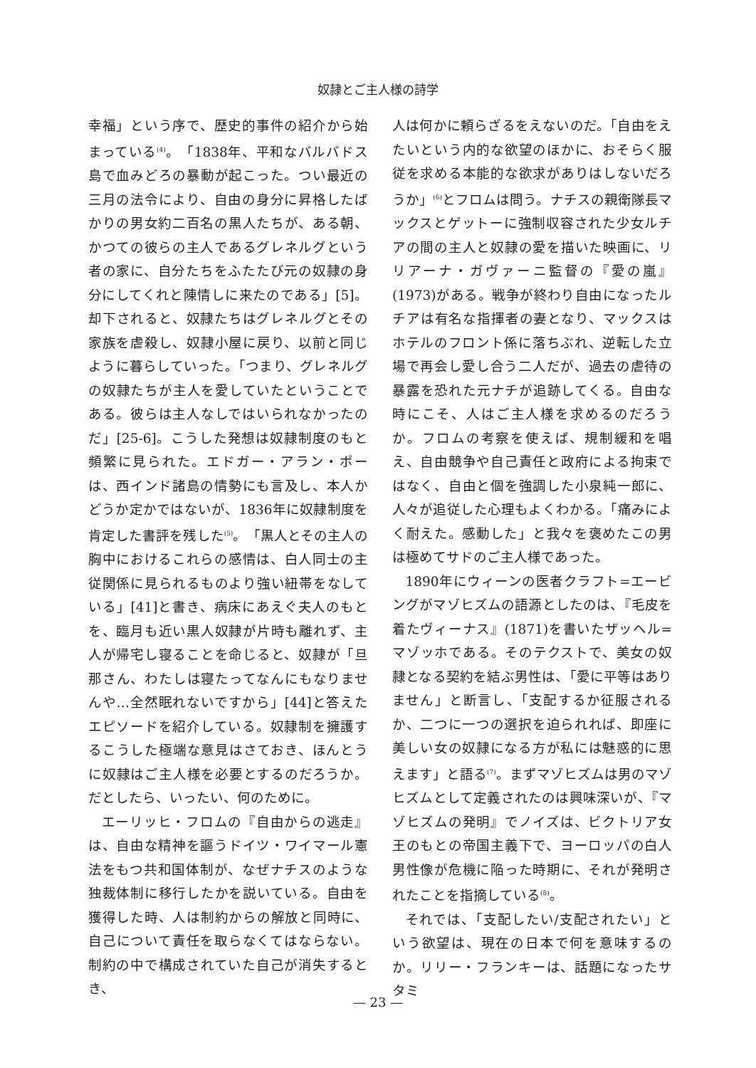奴隷とご主人様の詩学
幸福」という序で、歴史的事件の紹介から始まっている<sup>(4)</sup>。「1838年、平和なバルバドス島で血みどろの暴動が起こった。つい最近の三月の法令により、自由の身分に昇格したばかりの男女約二百名の黒人たちが、ある朝、かつての彼らの主人であるグレネルグという者の家に、自分たちをふたたび元の奴隷の身分にしてくれと陳情しに来たのである」[5]。却下されると、奴隷たちはグレネルグとその家族を虐殺し、奴隷小屋に戻り、以前と同じように暮らしていった。「つまり、グレネルグの奴隷たちが主人を愛していたということである。彼らは主人なしではいられなかったのだ」[25-6]。こうした発想は奴隷制度のもと頻繁に見られた。エドガー・アラン・ポーは、西インド諸島の情勢にも言及し、本人かどうか定かではないが、1836年に奴隷制度を肯定した書評を残した<sup>(5)</sup>。「黒人とその主人の胸中におけるこれらの感情は、白人同士の主従関係に見られるものより強い紐帯をなしている」[41]と書き、病床にあえぐ夫人のもとを、臨月も近い黒人奴隷が片時も離れず、主人が帰宅し寝ることを命じると、奴隷が「旦那さん、わたしは寝たってなんにもなりませんや…全然眠れないですから」[44]と答えたエピソードを紹介している。奴隷制を擁護するこうした極端な意見はさておき、ほんとうに奴隷はご主人様を必要とするのだろうか。だとしたら、いったい、何のために。
エーリッヒ・フロムの『自由からの逃走』は、自由な精神を謳うドイツ・ワイマール憲法をもつ共和国体制が、なぜナチスのような独裁体制に移行したかを説いている。自由を獲得した時、人は制約からの解放と同時に、自己について責任を取らなくてはならない。制約の中で構成されていた自己が消失するとき、
人は何かに頼らざるをえないのだ。「自由をえたいという内的な欲望のほかに、おそらく服従を求める本能的な欲求がありはしないだろうか」<sup>(6)</sup>とフロムは問う。ナチスの親衛隊長マックスとゲットーに強制収容された少女ルチアの間の主人と奴隷の愛を描いた映画に、リリアーナ・ガヴァーニ監督の『愛の嵐』(1973)がある。戦争が終わり自由になったルチアは有名な指揮者の妻となり、マックスはホテルのフロント係に落ちぶれ、逆転した立場で再会し愛し合う二人だが、過去の虐待の暴露を恐れた元ナチが追跡してくる。自由な時にこそ、人はご主人様を求めるのだろうか。フロムの考察を使えば、規制緩和を唱え、自由競争や自己責任と政府による拘束ではなく、自由と個を強調した小泉純一郎に、人々が追従した心理もよくわかる。「痛みによく耐えた。感動した」と我々を褒めたこの男は極めてサドのご主人様であった。
1890年にウィーンの医者クラフト=エービングがマゾヒズムの語源としたのは、『毛皮を着たヴィーナス』(1871)を書いたザッヘル=マゾッホである。そのテクストで、美女の奴隷となる契約を結ぶ男性は、「愛に平等はありません」と断言し、「支配するか征服されるか、二つに一つの選択を迫られれば、即座に美しい女の奴隷になる方が私には魅惑的に思えます」と語る<sup>(7)</sup>。まずマゾヒズムは男のマゾヒズムとして定義されたのは興味深いが、『マゾヒズムの発明』でノイズは、ビクトリア女王のもとの帝国主義下で、ヨーロッパの白人男性像が危機に陥った時期に、それが発明されたことを指摘している<sup>(8)</sup>。
それでは、「支配したい/支配されたい」という欲望は、現在の日本で何を意味するのか。リリー・フランキーは、話題になったサタミ
— 23 —